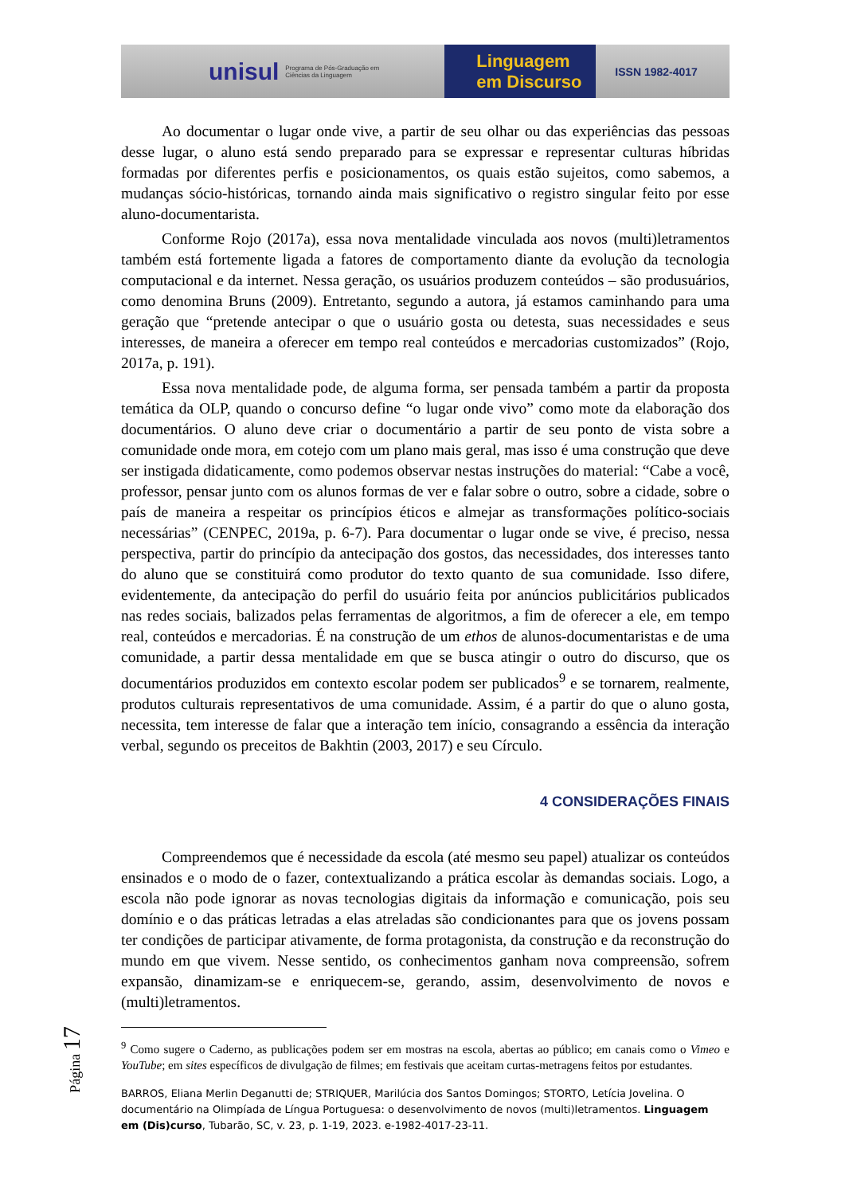unisul Programa de Pós-Graduação em Ciências da Linguagem
Linguagem
em Discurso
ISSN 1982-4017
Ao documentar o lugar onde vive, a partir de seu olhar ou das experiências das pessoas desse lugar, o aluno está sendo preparado para se expressar e representar culturas híbridas formadas por diferentes perfis e posicionamentos, os quais estão sujeitos, como sabemos, a mudanças sócio-históricas, tornando ainda mais significativo o registro singular feito por esse aluno-documentarista.
Conforme Rojo (2017a), essa nova mentalidade vinculada aos novos (multi)letramentos também está fortemente ligada a fatores de comportamento diante da evolução da tecnologia computacional e da internet. Nessa geração, os usuários produzem conteúdos – são produsuários, como denomina Bruns (2009). Entretanto, segundo a autora, já estamos caminhando para uma geração que “pretende antecipar o que o usuário gosta ou detesta, suas necessidades e seus interesses, de maneira a oferecer em tempo real conteúdos e mercadorias customizados” (Rojo, 2017a, p. 191).
Essa nova mentalidade pode, de alguma forma, ser pensada também a partir da proposta temática da OLP, quando o concurso define “o lugar onde vivo” como mote da elaboração dos documentários. O aluno deve criar o documentário a partir de seu ponto de vista sobre a comunidade onde mora, em cotejo com um plano mais geral, mas isso é uma construção que deve ser instigada didaticamente, como podemos observar nestas instruções do material: “Cabe a você, professor, pensar junto com os alunos formas de ver e falar sobre o outro, sobre a cidade, sobre o país de maneira a respeitar os princípios éticos e almejar as transformações político-sociais necessárias” (CENPEC, 2019a, p. 6-7). Para documentar o lugar onde se vive, é preciso, nessa perspectiva, partir do princípio da antecipação dos gostos, das necessidades, dos interesses tanto do aluno que se constituirá como produtor do texto quanto de sua comunidade. Isso difere, evidentemente, da antecipação do perfil do usuário feita por anúncios publicitários publicados nas redes sociais, balizados pelas ferramentas de algoritmos, a fim de oferecer a ele, em tempo real, conteúdos e mercadorias. É na construção de um ethos de alunos-documentaristas e de uma comunidade, a partir dessa mentalidade em que se busca atingir o outro do discurso, que os documentários produzidos em contexto escolar podem ser publicados<sup>9</sup> e se tornarem, realmente, produtos culturais representativos de uma comunidade. Assim, é a partir do que o aluno gosta, necessita, tem interesse de falar que a interação tem início, consagrando a essência da interação verbal, segundo os preceitos de Bakhtin (2003, 2017) e seu Círculo.
4 CONSIDERAÇÕES FINAIS
Compreendemos que é necessidade da escola (até mesmo seu papel) atualizar os conteúdos ensinados e o modo de o fazer, contextualizando a prática escolar às demandas sociais. Logo, a escola não pode ignorar as novas tecnologias digitais da informação e comunicação, pois seu domínio e o das práticas letradas a elas atreladas são condicionantes para que os jovens possam ter condições de participar ativamente, de forma protagonista, da construção e da reconstrução do mundo em que vivem. Nesse sentido, os conhecimentos ganham nova compreensão, sofrem expansão, dinamizam-se e enriquecem-se, gerando, assim, desenvolvimento de novos e (multi)letramentos.
<sup>9</sup> Como sugere o Caderno, as publicações podem ser em mostras na escola, abertas ao público; em canais como o Vimeo e YouTube; em sites específicos de divulgação de filmes; em festivais que aceitam curtas-metragens feitos por estudantes.
BARROS, Eliana Merlin Deganutti de; STRIQUER, Marilúcia dos Santos Domingos; STORTO, Letícia Jovelina. O documentário na Olimpíada de Língua Portuguesa: o desenvolvimento de novos (multi)letramentos. Linguagem em (Dis)curso, Tubarão, SC, v. 23, p. 1-19, 2023. e-1982-4017-23-11.
Página 17